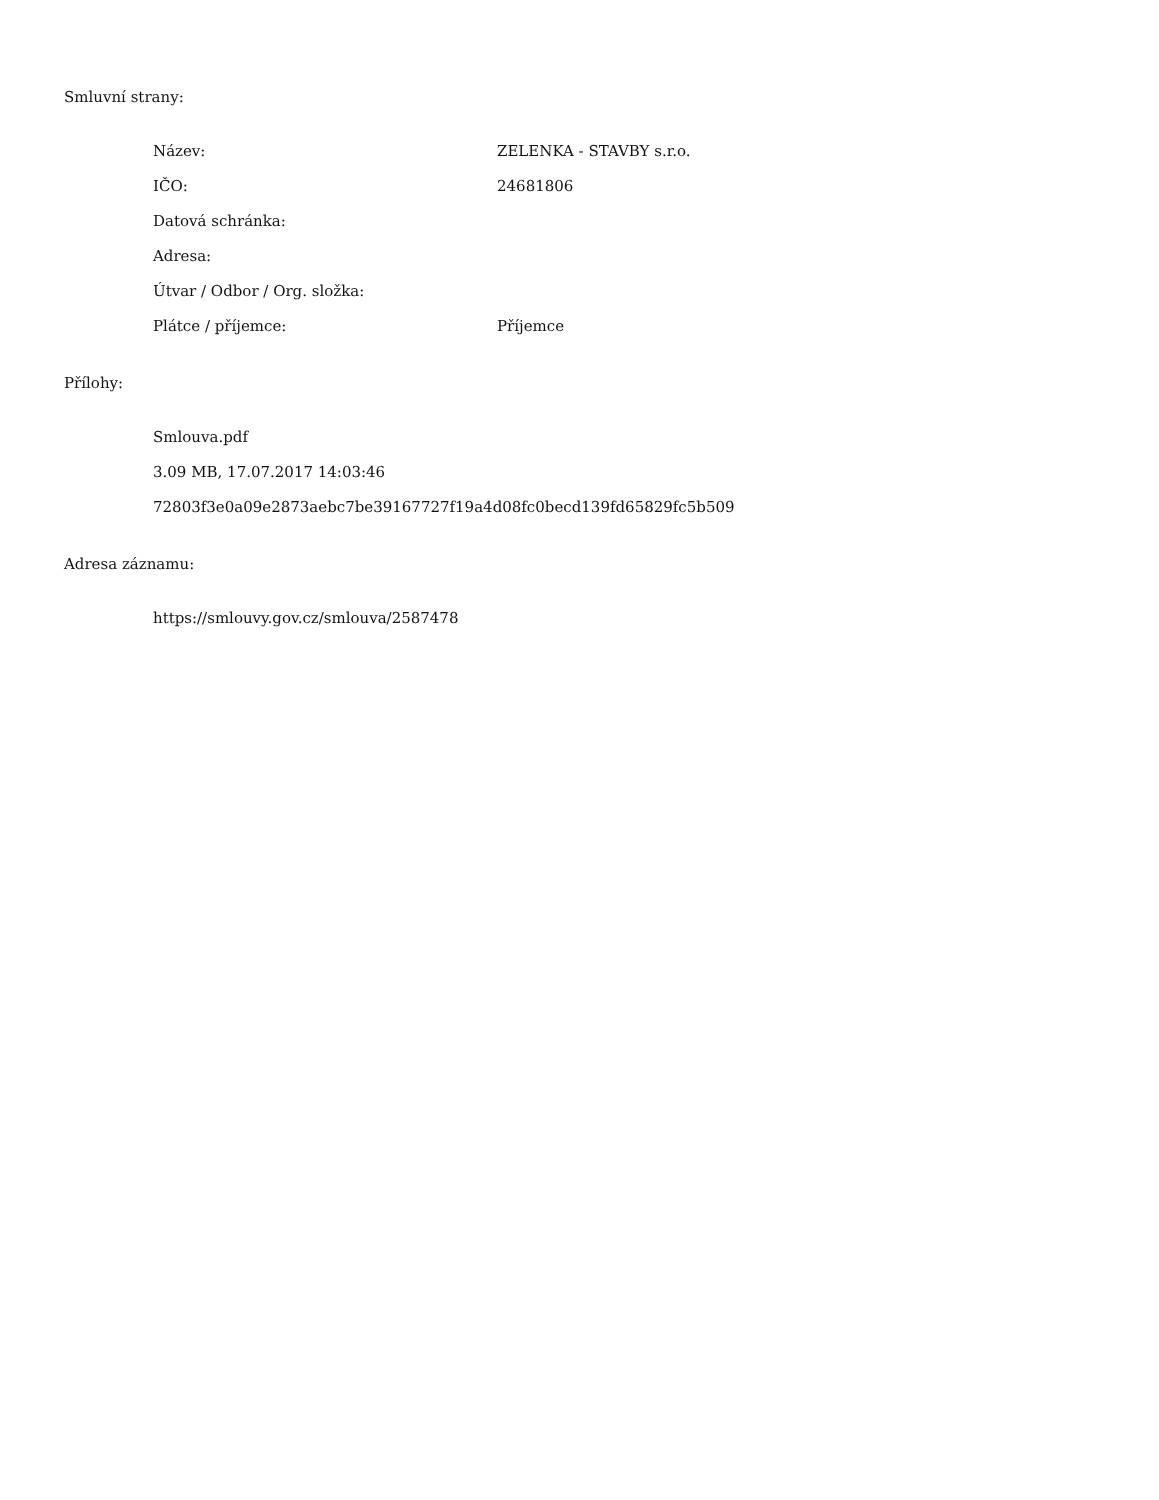Smluvní strany:
| Název: | ZELENKA - STAVBY s.r.o. |
| IČO: | 24681806 |
| Datová schránka: | |
| Adresa: | |
| Útvar / Odbor / Org. složka: | |
| Plátce / příjemce: | Příjemce |
Přílohy:
Smlouva.pdf
3.09 MB, 17.07.2017 14:03:46
72803f3e0a09e2873aebc7be39167727f19a4d08fc0becd139fd65829fc5b509
Adresa záznamu:
https://smlouvy.gov.cz/smlouva/2587478